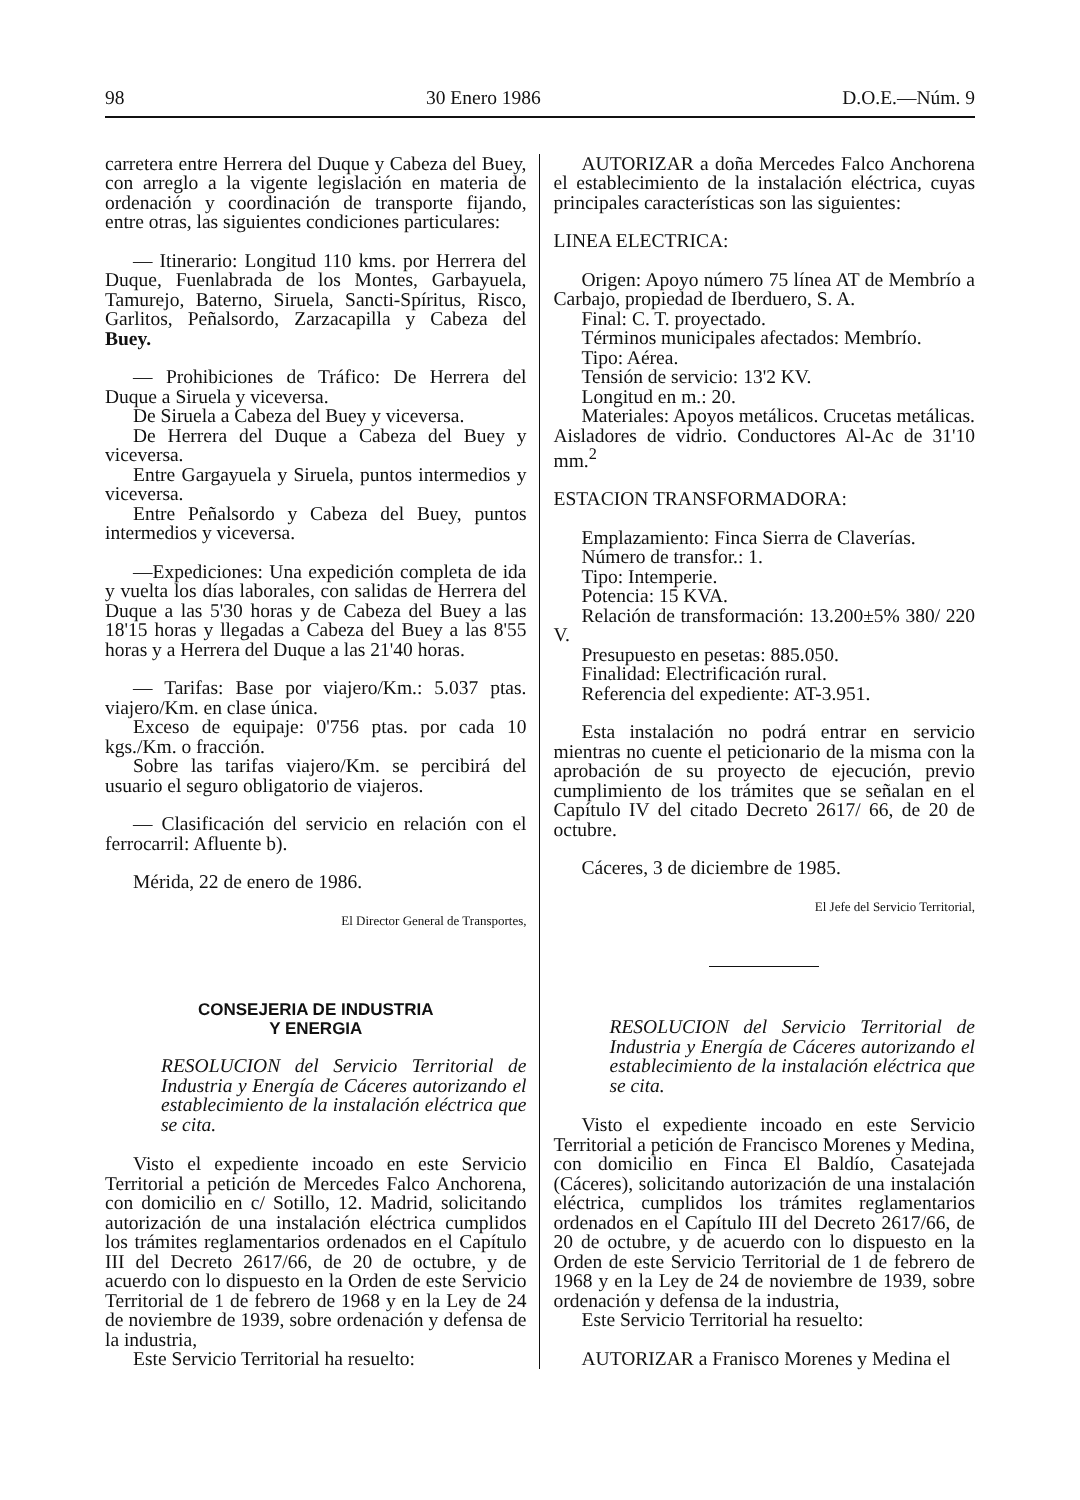98 30 Enero 1986 D.O.E.—Núm. 9
carretera entre Herrera del Duque y Cabeza del Buey, con arreglo a la vigente legislación en materia de ordenación y coordinación de transporte fijando, entre otras, las siguientes condiciones particulares:
— Itinerario: Longitud 110 kms. por Herrera del Duque, Fuenlabrada de los Montes, Garbayuela, Tamurejo, Baterno, Siruela, Sancti-Spíritus, Risco, Garlitos, Peñalsordo, Zarzacapilla y Cabeza del Buey.
— Prohibiciones de Tráfico: De Herrera del Duque a Siruela y viceversa.
De Siruela a Cabeza del Buey y viceversa.
De Herrera del Duque a Cabeza del Buey y viceversa.
Entre Gargayuela y Siruela, puntos intermedios y viceversa.
Entre Peñalsordo y Cabeza del Buey, puntos intermedios y viceversa.
—Expediciones: Una expedición completa de ida y vuelta los días laborales, con salidas de Herrera del Duque a las 5'30 horas y de Cabeza del Buey a las 18'15 horas y llegadas a Cabeza del Buey a las 8'55 horas y a Herrera del Duque a las 21'40 horas.
— Tarifas: Base por viajero/Km.: 5.037 ptas. viajero/Km. en clase única.
Exceso de equipaje: 0'756 ptas. por cada 10 kgs./Km. o fracción.
Sobre las tarifas viajero/Km. se percibirá del usuario el seguro obligatorio de viajeros.
— Clasificación del servicio en relación con el ferrocarril: Afluente b).
Mérida, 22 de enero de 1986.
El Director General de Transportes,
CONSEJERIA DE INDUSTRIA
Y ENERGIA
RESOLUCION del Servicio Territorial de Industria y Energía de Cáceres autorizando el establecimiento de la instalación eléctrica que se cita.
Visto el expediente incoado en este Servicio Territorial a petición de Mercedes Falco Anchorena, con domicilio en c/ Sotillo, 12. Madrid, solicitando autorización de una instalación eléctrica cumplidos los trámites reglamentarios ordenados en el Capítulo III del Decreto 2617/66, de 20 de octubre, y de acuerdo con lo dispuesto en la Orden de este Servicio Territorial de 1 de febrero de 1968 y en la Ley de 24 de noviembre de 1939, sobre ordenación y defensa de la industria,
Este Servicio Territorial ha resuelto:
AUTORIZAR a doña Mercedes Falco Anchorena el establecimiento de la instalación eléctrica, cuyas principales características son las siguientes:
LINEA ELECTRICA:
Origen: Apoyo número 75 línea AT de Membrío a Carbajo, propiedad de Iberduero, S. A.
Final: C. T. proyectado.
Términos municipales afectados: Membrío.
Tipo: Aérea.
Tensión de servicio: 13'2 KV.
Longitud en m.: 20.
Materiales: Apoyos metálicos. Crucetas metálicas. Aisladores de vidrio. Conductores Al-Ac de 31'10 mm.<sup>2</sup>
ESTACION TRANSFORMADORA:
Emplazamiento: Finca Sierra de Claverías.
Número de transfor.: 1.
Tipo: Intemperie.
Potencia: 15 KVA.
Relación de transformación: 13.200±5% 380/ 220 V.
Presupuesto en pesetas: 885.050.
Finalidad: Electrificación rural.
Referencia del expediente: AT-3.951.
Esta instalación no podrá entrar en servicio mientras no cuente el peticionario de la misma con la aprobación de su proyecto de ejecución, previo cumplimiento de los trámites que se señalan en el Capítulo IV del citado Decreto 2617/ 66, de 20 de octubre.
Cáceres, 3 de diciembre de 1985.
El Jefe del Servicio Territorial,
RESOLUCION del Servicio Territorial de Industria y Energía de Cáceres autorizando el establecimiento de la instalación eléctrica que se cita.
Visto el expediente incoado en este Servicio Territorial a petición de Francisco Morenes y Medina, con domicilio en Finca El Baldío, Casatejada (Cáceres), solicitando autorización de una instalación eléctrica, cumplidos los trámites reglamentarios ordenados en el Capítulo III del Decreto 2617/66, de 20 de octubre, y de acuerdo con lo dispuesto en la Orden de este Servicio Territorial de 1 de febrero de 1968 y en la Ley de 24 de noviembre de 1939, sobre ordenación y defensa de la industria,
Este Servicio Territorial ha resuelto:
AUTORIZAR a Franisco Morenes y Medina el